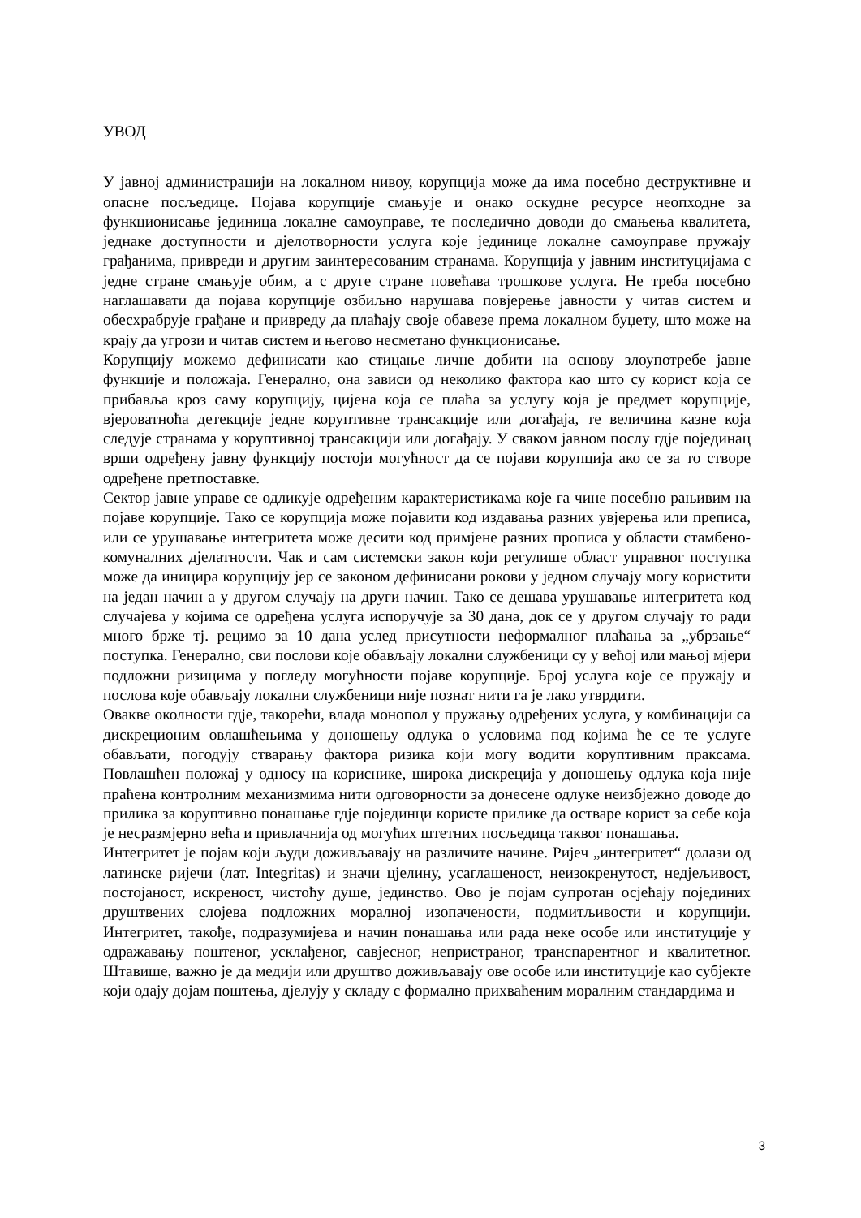УВОД
У јавној администрацији на локалном нивоу, корупција може да има посебно деструктивне и опасне посљедице. Појава корупције смањује и онако оскудне ресурсе неопходне за функционисање јединица локалне самоуправе, те последично доводи до смањења квалитета, једнаке доступности и дјелотворности услуга које јединице локалне самоуправе пружају грађанима, привреди и другим заинтересованим странама. Корупција у јавним институцијама с једне стране смањује обим, а с друге стране повећава трошкове услуга. Не треба посебно наглашавати да појава корупције озбиљно нарушава повјерење јавности у читав систем и обесхрабрује грађане и привреду да плаћају своје обавезе према локалном буџету, што може на крају да угрози и читав систем и његово несметано функционисање.
Корупцију можемо дефинисати као стицање личне добити на основу злоупотребе јавне функције и положаја. Генерално, она зависи од неколико фактора као што су корист која се прибавља кроз саму корупцију, цијена која се плаћа за услугу која је предмет корупције, вјероватноћа детекције једне коруптивне трансакције или догађаја, те величина казне која следује странама у коруптивној трансакцији или догађају. У сваком јавном послу гдје појединац врши одређену јавну функцију постоји могућност да се појави корупција ако се за то створе одређене претпоставке.
Сектор јавне управе се одликује одређеним карактеристикама које га чине посебно рањивим на појаве корупције. Тако се корупција може појавити код издавања разних увјерења или преписа, или се урушавање интегритета може десити код примјене разних прописа у области стамбено-комуналних дјелатности. Чак и сам системски закон који регулише област управног поступка може да иницира корупцију јер се законом дефинисани рокови у једном случају могу користити на један начин а у другом случају на други начин. Тако се дешава урушавање интегритета код случајева у којима се одређена услуга испоручује за 30 дана, док се у другом случају то ради много брже тј. рецимо за 10 дана услед присутности неформалног плаћања за „убрзање“ поступка. Генерално, сви послови које обављају локални службеници су у већој или мањој мјери подложни ризицима у погледу могућности појаве корупције. Број услуга које се пружају и послова које обављају локални службеници није познат нити га је лако утврдити.
Овакве околности гдје, такорећи, влада монопол у пружању одређених услуга, у комбинацији са дискреционим овлашћењима у доношењу одлука о условима под којима ће се те услуге обављати, погодују стварању фактора ризика који могу водити коруптивним праксама. Повлашћен положај у односу на кориснике, широка дискреција у доношењу одлука која није праћена контролним механизмима нити одговорности за донесене одлуке неизбјежно доводе до прилика за коруптивно понашање гдје појединци користе прилике да остваре корист за себе која је несразмјерно већа и привлачнија од могућих штетних посљедица таквог понашања.
Интегритет је појам који људи доживљавају на различите начине. Ријеч „интегритет“ долази од латинске ријечи (лат. Integritas) и значи цјелину, усаглашеност, неизокренутост, недјељивост, постојаност, искреност, чистоћу душе, јединство. Ово је појам супротан осјећају појединих друштвених слојева подложних моралној изопачености, подмитљивости и корупцији. Интегритет, такође, подразумијева и начин понашања или рада неке особе или институције у одражавању поштеног, усклађеног, савјесног, непристраног, транспарентног и квалитетног. Штавише, важно је да медији или друштво доживљавају ове особе или институције као субјекте који одају дојам поштења, дјелују у складу с формално прихваћеним моралним стандардима и
3